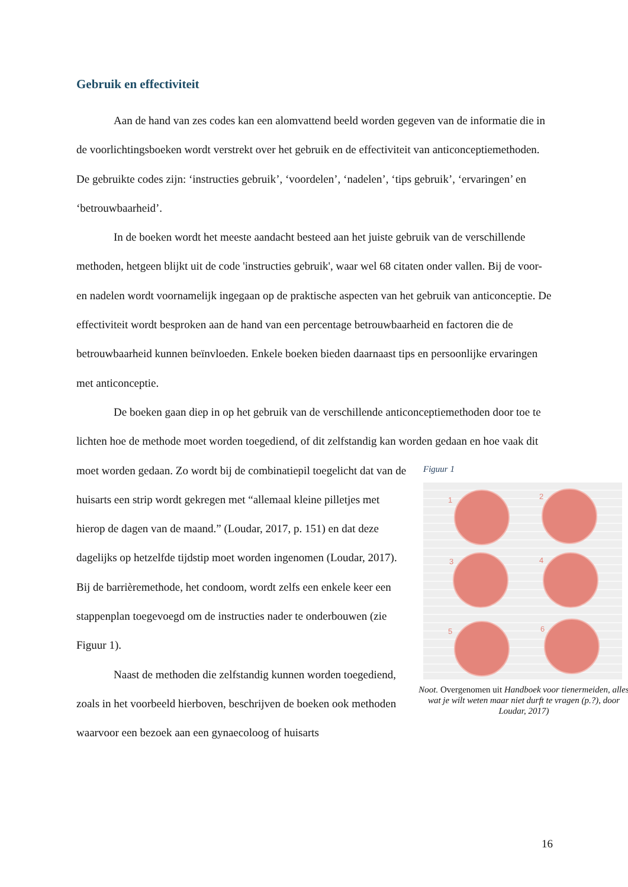Gebruik en effectiviteit
Aan de hand van zes codes kan een alomvattend beeld worden gegeven van de informatie die in de voorlichtingsboeken wordt verstrekt over het gebruik en de effectiviteit van anticonceptiemethoden. De gebruikte codes zijn: ‘instructies gebruik’, ‘voordelen’, ‘nadelen’, ‘tips gebruik’, ‘ervaringen’ en ‘betrouwbaarheid’.
In de boeken wordt het meeste aandacht besteed aan het juiste gebruik van de verschillende methoden, hetgeen blijkt uit de code 'instructies gebruik', waar wel 68 citaten onder vallen. Bij de voor- en nadelen wordt voornamelijk ingegaan op de praktische aspecten van het gebruik van anticonceptie. De effectiviteit wordt besproken aan de hand van een percentage betrouwbaarheid en factoren die de betrouwbaarheid kunnen beïnvloeden. Enkele boeken bieden daarnaast tips en persoonlijke ervaringen met anticonceptie.
De boeken gaan diep in op het gebruik van de verschillende anticonceptiemethoden door toe te lichten hoe de methode moet worden toegediend, of dit zelfstandig kan worden
Figuur 1
1 2
3 4
5 6
Noot. Overgenomen uit Handboek voor tienermeiden, alles wat je wilt weten maar niet durft te vragen (p.?), door Loudar, 2017)
gedaan en hoe vaak dit moet worden gedaan. Zo wordt bij de combinatiepil toegelicht dat van de huisarts een strip wordt gekregen met “allemaal kleine pilletjes met hierop de dagen van de maand.” (Loudar, 2017, p. 151) en dat deze dagelijks op hetzelfde tijdstip moet worden ingenomen (Loudar, 2017). Bij de barrièremethode, het condoom, wordt zelfs een enkele keer een stappenplan toegevoegd om de instructies nader te onderbouwen (zie Figuur 1).
Naast de methoden die zelfstandig kunnen worden toegediend, zoals in het voorbeeld hierboven, beschrijven de boeken ook methoden waarvoor een bezoek aan een gynaecoloog of huisarts
16